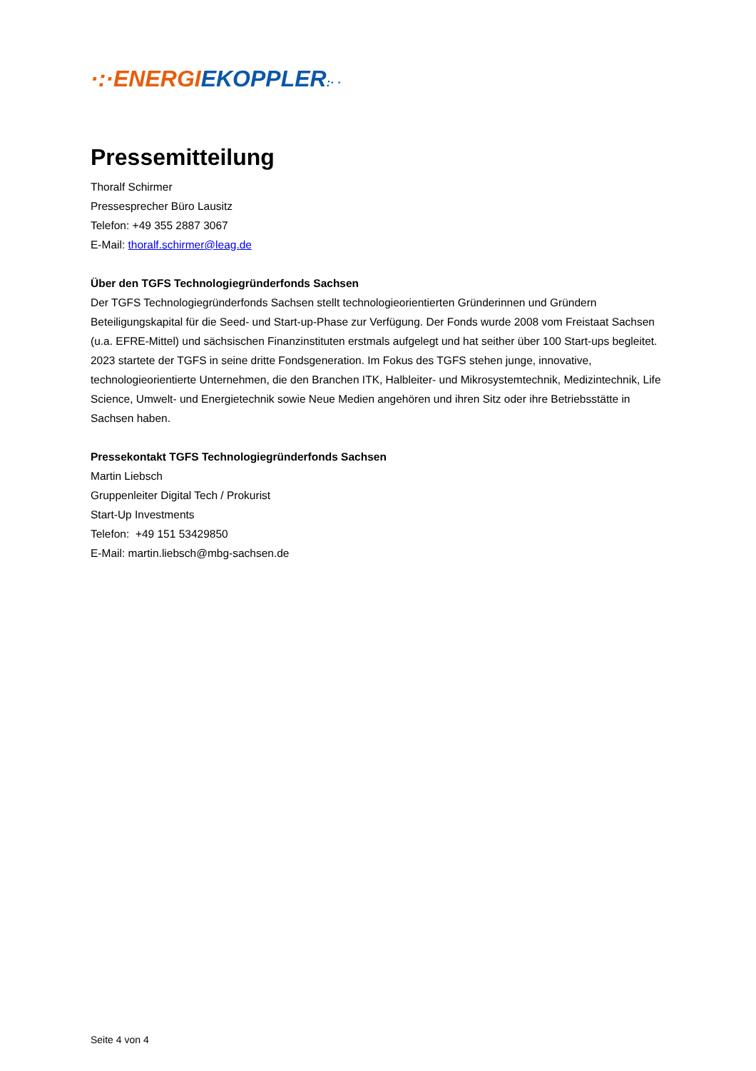·:·ENERGI EKOPPLER:· ·
Pressemitteilung
Thoralf Schirmer
Pressesprecher Büro Lausitz
Telefon: +49 355 2887 3067
E-Mail: thoralf.schirmer@leag.de
Über den TGFS Technologiegründerfonds Sachsen
Der TGFS Technologiegründerfonds Sachsen stellt technologieorientierten Gründerinnen und Gründern Beteiligungskapital für die Seed- und Start-up-Phase zur Verfügung. Der Fonds wurde 2008 vom Freistaat Sachsen (u.a. EFRE-Mittel) und sächsischen Finanzinstituten erstmals aufgelegt und hat seither über 100 Start-ups begleitet. 2023 startete der TGFS in seine dritte Fondsgeneration. Im Fokus des TGFS stehen junge, innovative, technologieorientierte Unternehmen, die den Branchen ITK, Halbleiter- und Mikrosystemtechnik, Medizintechnik, Life Science, Umwelt- und Energietechnik sowie Neue Medien angehören und ihren Sitz oder ihre Betriebsstätte in Sachsen haben.
Pressekontakt TGFS Technologiegründerfonds Sachsen
Martin Liebsch
Gruppenleiter Digital Tech / Prokurist
Start-Up Investments
Telefon: +49 151 53429850
E-Mail: martin.liebsch@mbg-sachsen.de
Seite 4 von 4